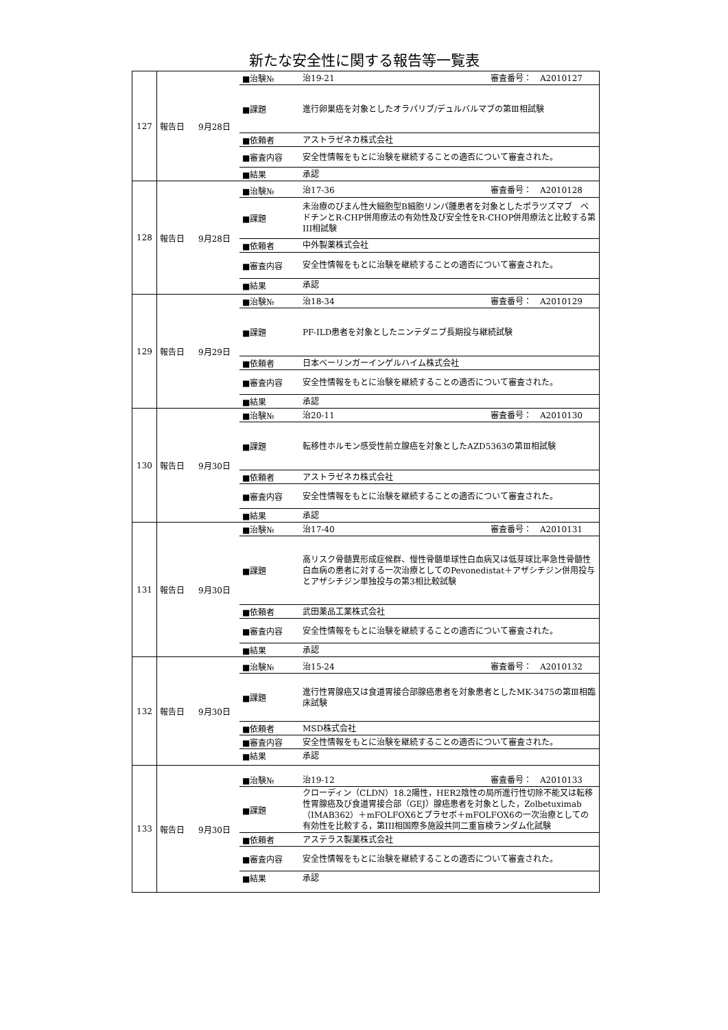新たな安全性に関する報告等一覧表
| 127 | / 報告日 / 9月28日 / ■治験№ / 治19-21 審査番号： A2010127 / / / / ■課題 / 進行卵巣癌を対象としたオラパリブ/デュルバルマブの第Ⅲ相試験 / / / / ■依頼者 / アストラゼネカ株式会社 / / / / ■審査内容 / 安全性情報をもとに治験を継続することの適否について審査された。 / / / / ■結果 / 承認 / |
| 128 | / 報告日 / 9月28日 / ■治験№ / 治17-36 審査番号： A2010128 / / / / ■課題 / 未治療のびまん性大細胞型B細胞リンパ腫患者を対象としたポラツズマブ ベドチンとR-CHP併用療法の有効性及び安全性をR-CHOP併用療法と比較する第III相試験 / / / / ■依頼者 / 中外製薬株式会社 / / / / ■審査内容 / 安全性情報をもとに治験を継続することの適否について審査された。 / / / / ■結果 / 承認 / |
| 129 | / 報告日 / 9月29日 / ■治験№ / 治18-34 審査番号： A2010129 / / / / ■課題 / PF-ILD患者を対象としたニンテダニブ長期投与継続試験 / / / / ■依頼者 / 日本ベーリンガーインゲルハイム株式会社 / / / / ■審査内容 / 安全性情報をもとに治験を継続することの適否について審査された。 / / / / ■結果 / 承認 / |
| 130 | / 報告日 / 9月30日 / ■治験№ / 治20-11 審査番号： A2010130 / / / / ■課題 / 転移性ホルモン感受性前立腺癌を対象としたAZD5363の第Ⅲ相試験 / / / / ■依頼者 / アストラゼネカ株式会社 / / / / ■審査内容 / 安全性情報をもとに治験を継続することの適否について審査された。 / / / / ■結果 / 承認 / |
| 131 | / 報告日 / 9月30日 / ■治験№ / 治17-40 審査番号： A2010131 / / / / ■課題 / 高リスク骨髄異形成症候群、慢性骨髄単球性白血病又は低芽球比率急性骨髄性白血病の患者に対する一次治療としてのPevonedistat＋アザシチジン併用投与とアザシチジン単独投与の第3相比較試験 / / / / ■依頼者 / 武田薬品工業株式会社 / / / / ■審査内容 / 安全性情報をもとに治験を継続することの適否について審査された。 / / / / ■結果 / 承認 / |
| 132 | / 報告日 / 9月30日 / ■治験№ / 治15-24 審査番号： A2010132 / / / / ■課題 / 進行性胃腺癌又は食道胃接合部腺癌患者を対象患者としたMK-3475の第Ⅲ相臨床試験 / / / / ■依頼者 / MSD株式会社 / / / / ■審査内容 / 安全性情報をもとに治験を継続することの適否について審査された。 / / / / ■結果 / 承認 / |
| 133 | / 報告日 / 9月30日 / ■治験№ / 治19-12 審査番号： A2010133 / / / / ■課題 / クローディン（CLDN）18.2陽性，HER2陰性の局所進行性切除不能又は転移性胃腺癌及び食道胃接合部（GEJ）腺癌患者を対象とした，Zolbetuximab（IMAB362）＋mFOLFOX6とプラセボ＋mFOLFOX6の一次治療としての有効性を比較する，第III相国際多施設共同二重盲検ランダム化試験 / / / / ■依頼者 / アステラス製薬株式会社 / / / / ■審査内容 / 安全性情報をもとに治験を継続することの適否について審査された。 / / / / ■結果 / 承認 / |